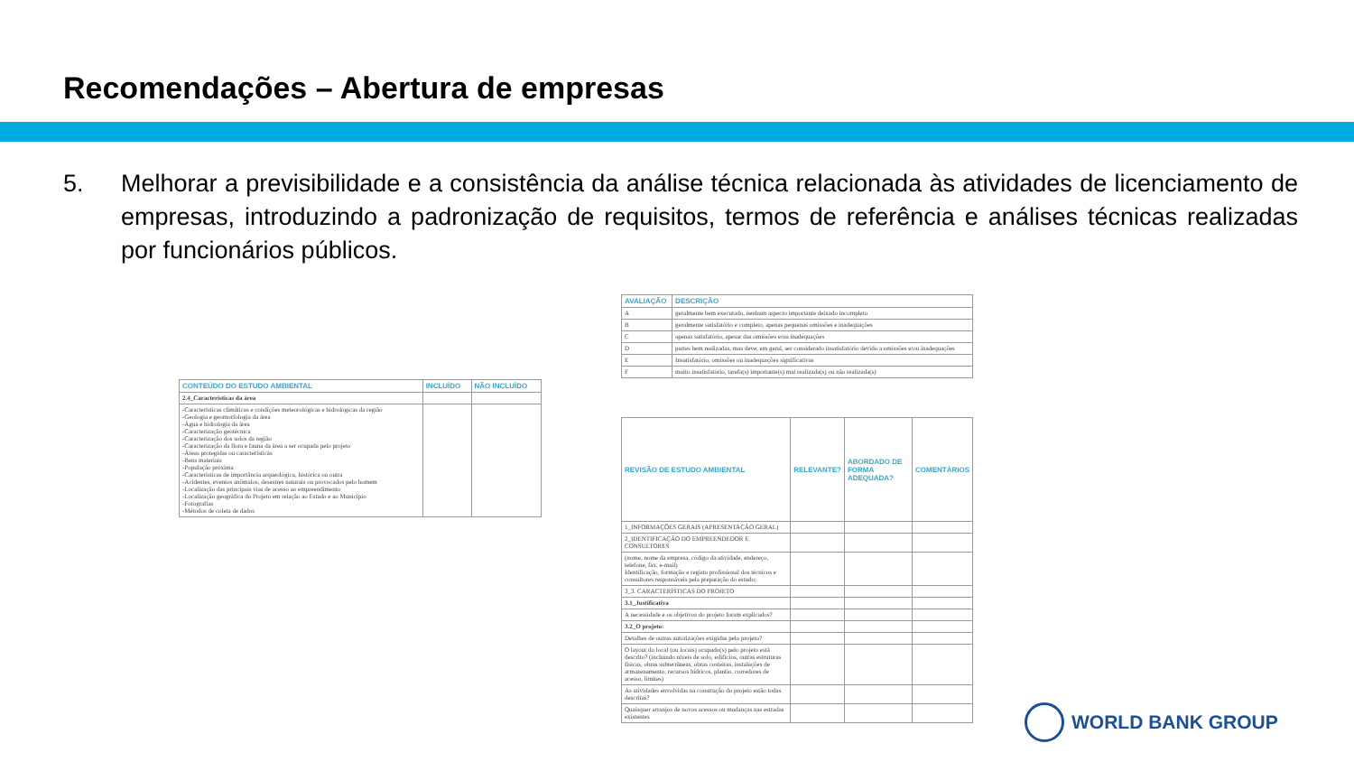Recomendações – Abertura de empresas
5. Melhorar a previsibilidade e a consistência da análise técnica relacionada às atividades de licenciamento de empresas, introduzindo a padronização de requisitos, termos de referência e análises técnicas realizadas por funcionários públicos.
| CONTEÚDO DO ESTUDO AMBIENTAL | INCLUÍDO | NÃO INCLUÍDO |
| --- | --- | --- |
| 2.4_Características da área | | |
| -Características climáticas e condições meteorológicas e hidrológicas da região -Geologia e geomorfologia da área -Água e hidrologia da área -Caracterização geotécnica -Caracterização dos solos da região -Caracterização da flora e fauna da área a ser ocupada pelo projeto -Áreas protegidas ou característicás -Bens materiais -População próxima -Características de importância arqueológica, histórica ou outra -Acidentes, eventos anômalos, desastres naturais ou provocados pelo homem -Localização das principais vias de acesso ao empreendimento -Localização geográfica do Projeto em relação ao Estado e ao Município -Fotografias -Métodos de coleta de dados | | |
| AVALIAÇÃO | DESCRIÇÃO |
| --- | --- |
| A | geralmente bem executado, nenhum aspecto importante deixado incompleto |
| B | geralmente satisfatório e completo, apenas pequenas omissões e inadequações |
| C | apenas satisfatório, apesar das omissões e/ou inadequações |
| D | partes bem realizadas, mas deve, em geral, ser considerado insatisfatório devido a omissões e/ou inadequações |
| E | Insatisfatório, omissões ou inadequações significativas |
| F | muito insatisfatório, tarefa(s) importante(s) mal realizada(s) ou não realizada(s) |
| REVISÃO DE ESTUDO AMBIENTAL | RELEVANTE? | ABORDADO DE FORMA ADEQUADA? | COMENTÁRIOS |
| --- | --- | --- | --- |
| 1_INFORMAÇÕES GERAIS (APRESENTAÇÃO GERAL) | | | |
| 2_IDENTIFICAÇÃO DO EMPREENDEDOR E CONSULTORES | | | |
| (nome, nome da empresa, código da atividade, endereço, telefone, fax, e-mail) Identificação, formação e registo profissional dos técnicos e consultores responsáveis pela preparação do estudo; | | | |
| 3_3. CARACTERÍSTICAS DO PROJETO | | | |
| 3.1_Justificativa | | | |
| A necessidade e os objetivos do projeto foram explicados? | | | |
| 3.2_O projeto: | | | |
| Detalhes de outras autorizações exigidas pelo projeto? | | | |
| O layout do local (ou locais) ocupado(s) pelo projeto está descrito? (incluindo níveis de solo, edifícios, outras estruturas físicas, obras subterrâneas, obras costeiras, instalações de armazenamento, recursos hídricos, plantio, corredores de acesso, limites) | | | |
| As atividades envolvidas na construção do projeto estão todas descritas? | | | |
| Quaisquer arranjos de novos acessos ou mudanças nas estradas existentes | | | |
WORLD BANK GROUP